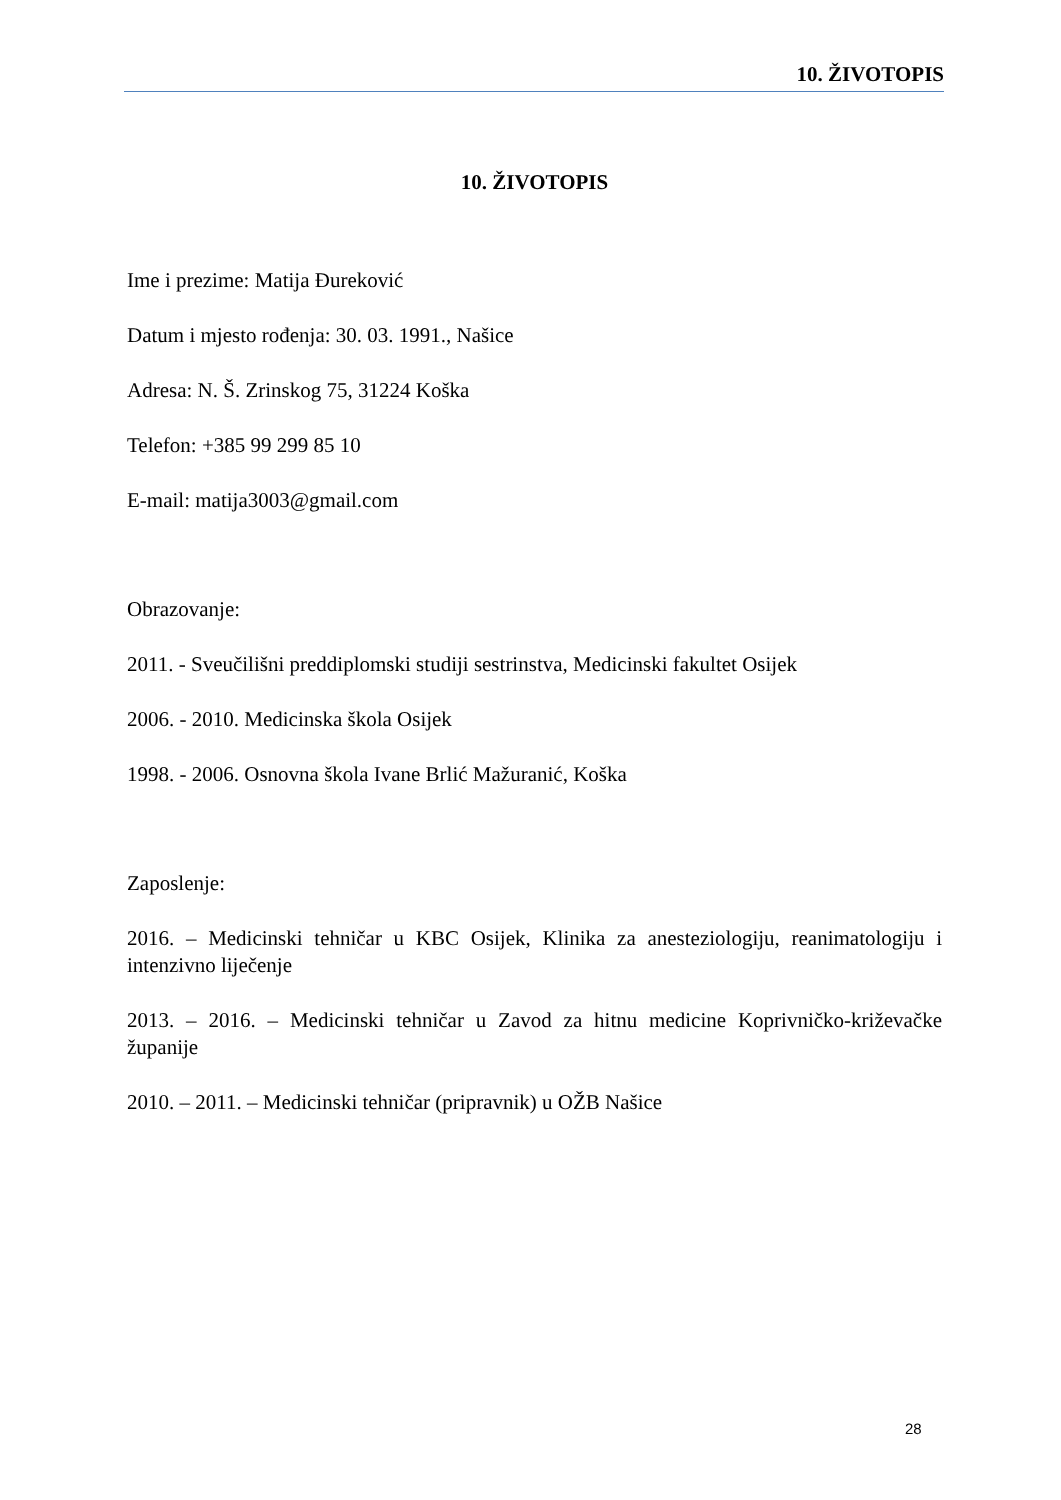10. ŽIVOTOPIS
10. ŽIVOTOPIS
Ime i prezime: Matija Đureković
Datum i mjesto rođenja: 30. 03. 1991., Našice
Adresa: N. Š. Zrinskog 75, 31224 Koška
Telefon: +385 99 299 85 10
E-mail: matija3003@gmail.com
Obrazovanje:
2011. - Sveučilišni preddiplomski studiji sestrinstva, Medicinski fakultet Osijek
2006. - 2010. Medicinska škola Osijek
1998. - 2006. Osnovna škola Ivane Brlić Mažuranić, Koška
Zaposlenje:
2016. – Medicinski tehničar u KBC Osijek, Klinika za anesteziologiju, reanimatologiju i intenzivno liječenje
2013. – 2016. – Medicinski tehničar u Zavod za hitnu medicine Koprivničko-križevačke županije
2010. – 2011. – Medicinski tehničar (pripravnik) u OŽB Našice
28